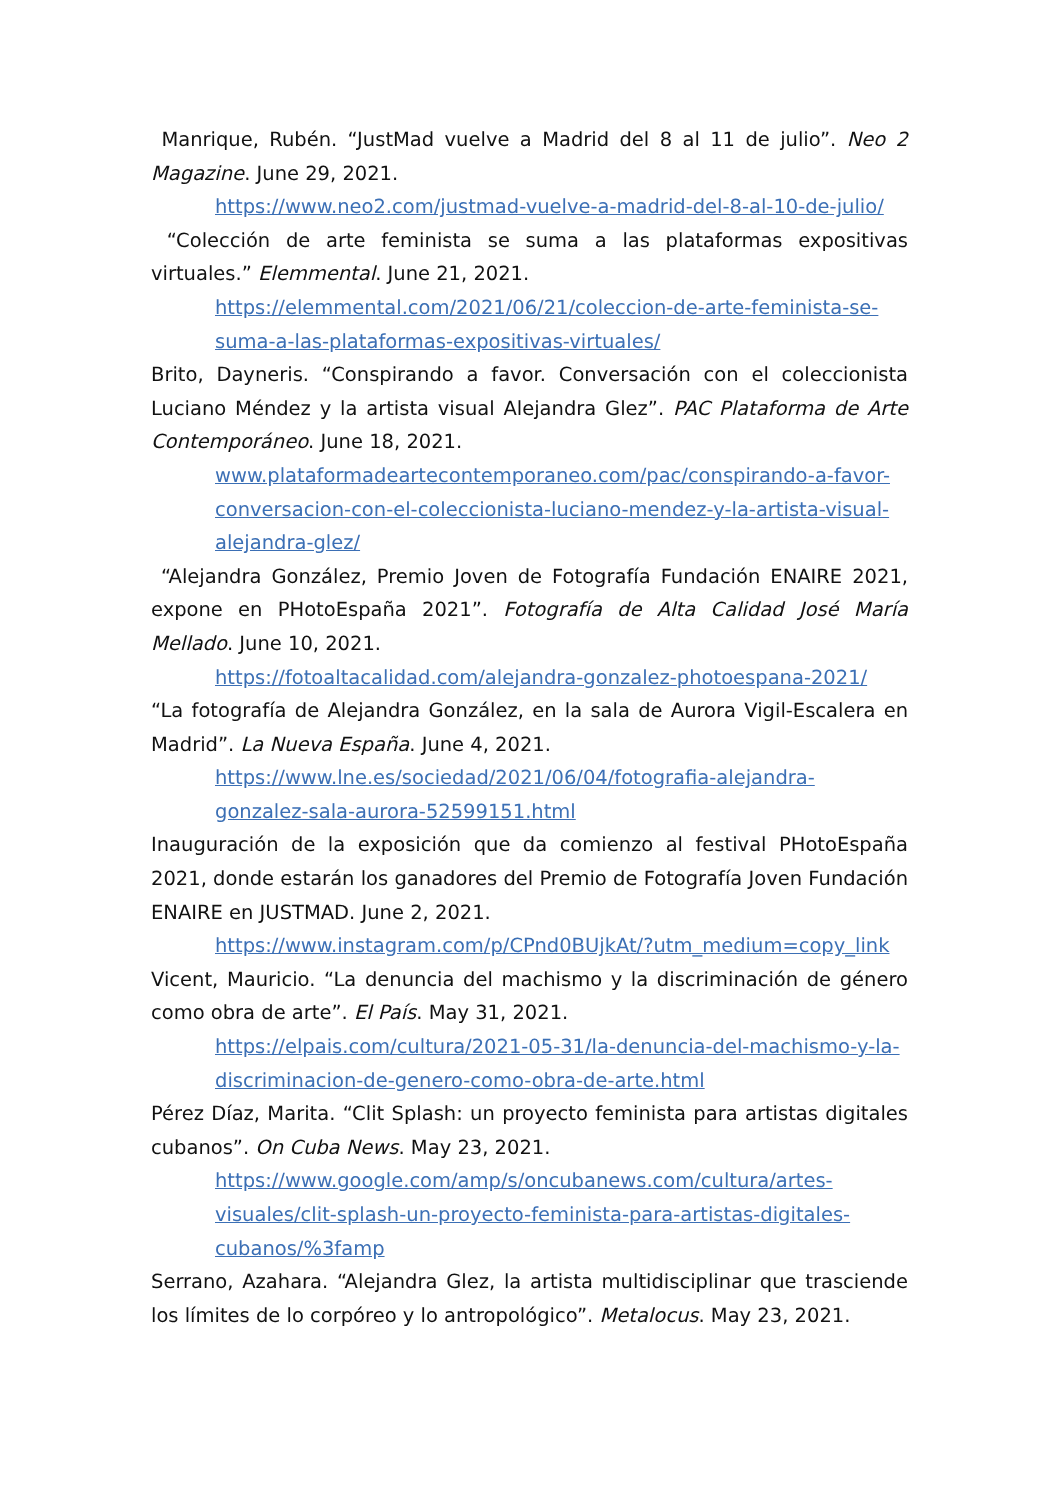Manrique, Rubén. “JustMad vuelve a Madrid del 8 al 11 de julio”. Neo 2 Magazine. June 29, 2021.
https://www.neo2.com/justmad-vuelve-a-madrid-del-8-al-10-de-julio/
“Colección de arte feminista se suma a las plataformas expositivas virtuales.” Elemmental. June 21, 2021.
https://elemmental.com/2021/06/21/coleccion-de-arte-feminista-se-suma-a-las-plataformas-expositivas-virtuales/
Brito, Dayneris. “Conspirando a favor. Conversación con el coleccionista Luciano Méndez y la artista visual Alejandra Glez”. PAC Plataforma de Arte Contemporáneo. June 18, 2021.
www.plataformadeartecontemporaneo.com/pac/conspirando-a-favor-conversacion-con-el-coleccionista-luciano-mendez-y-la-artista-visual-alejandra-glez/
“Alejandra González, Premio Joven de Fotografía Fundación ENAIRE 2021, expone en PHotoEspaña 2021”. Fotografía de Alta Calidad José María Mellado. June 10, 2021.
https://fotoaltacalidad.com/alejandra-gonzalez-photoespana-2021/
“La fotografía de Alejandra González, en la sala de Aurora Vigil-Escalera en Madrid”. La Nueva España. June 4, 2021.
https://www.lne.es/sociedad/2021/06/04/fotografia-alejandra-gonzalez-sala-aurora-52599151.html
Inauguración de la exposición que da comienzo al festival PHotoEspaña 2021, donde estarán los ganadores del Premio de Fotografía Joven Fundación ENAIRE en JUSTMAD. June 2, 2021.
https://www.instagram.com/p/CPnd0BUjkAt/?utm_medium=copy_link
Vicent, Mauricio. “La denuncia del machismo y la discriminación de género como obra de arte”. El País. May 31, 2021.
https://elpais.com/cultura/2021-05-31/la-denuncia-del-machismo-y-la-discriminacion-de-genero-como-obra-de-arte.html
Pérez Díaz, Marita. “Clit Splash: un proyecto feminista para artistas digitales cubanos”. On Cuba News. May 23, 2021.
https://www.google.com/amp/s/oncubanews.com/cultura/artes-visuales/clit-splash-un-proyecto-feminista-para-artistas-digitales-cubanos/%3famp
Serrano, Azahara. “Alejandra Glez, la artista multidisciplinar que trasciende los límites de lo corpóreo y lo antropológico”. Metalocus. May 23, 2021.